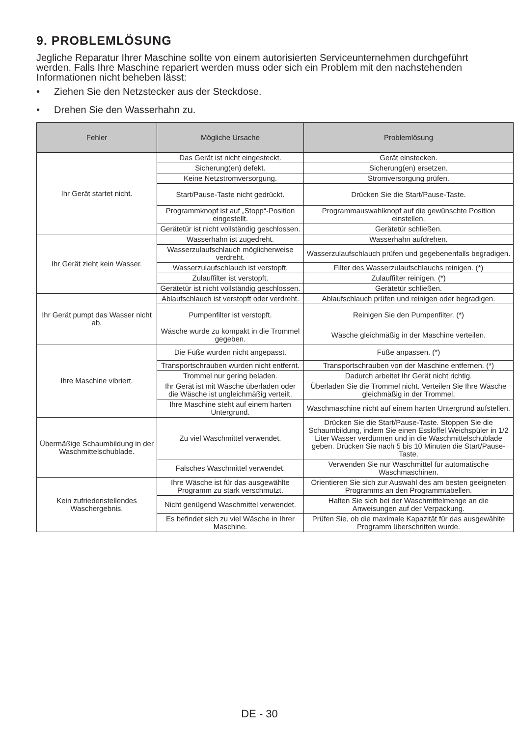9. PROBLEMLÖSUNG
Jegliche Reparatur Ihrer Maschine sollte von einem autorisierten Serviceunternehmen durchgeführt werden. Falls Ihre Maschine repariert werden muss oder sich ein Problem mit den nachstehenden Informationen nicht beheben lässt:
• Ziehen Sie den Netzstecker aus der Steckdose.
• Drehen Sie den Wasserhahn zu.
| Fehler | Mögliche Ursache | Problemlösung |
| --- | --- | --- |
| Ihr Gerät startet nicht. | Das Gerät ist nicht eingesteckt. | Gerät einstecken. |
| | Sicherung(en) defekt. | Sicherung(en) ersetzen. |
| | Keine Netzstromversorgung. | Stromversorgung prüfen. |
| | Start/Pause-Taste nicht gedrückt. | Drücken Sie die Start/Pause-Taste. |
| | Programmknopf ist auf „Stopp“-Position eingestellt. | Programmauswahlknopf auf die gewünschte Position einstellen. |
| | Gerätetür ist nicht vollständig geschlossen. | Gerätetür schließen. |
| Ihr Gerät zieht kein Wasser. | Wasserhahn ist zugedreht. | Wasserhahn aufdrehen. |
| | Wasserzulaufschlauch möglicherweise verdreht. | Wasserzulaufschlauch prüfen und gegebenenfalls begradigen. |
| | Wasserzulaufschlauch ist verstopft. | Filter des Wasserzulaufschlauchs reinigen. (*) |
| | Zulauffilter ist verstopft. | Zulauffilter reinigen. (*) |
| | Gerätetür ist nicht vollständig geschlossen. | Gerätetür schließen. |
| Ihr Gerät pumpt das Wasser nicht ab. | Ablaufschlauch ist verstopft oder verdreht. | Ablaufschlauch prüfen und reinigen oder begradigen. |
| | Pumpenfilter ist verstopft. | Reinigen Sie den Pumpenfilter. (*) |
| | Wäsche wurde zu kompakt in die Trommel gegeben. | Wäsche gleichmäßig in der Maschine verteilen. |
| Ihre Maschine vibriert. | Die Füße wurden nicht angepasst. | Füße anpassen. (*) |
| | Transportschrauben wurden nicht entfernt. | Transportschrauben von der Maschine entfernen. (*) |
| | Trommel nur gering beladen. | Dadurch arbeitet Ihr Gerät nicht richtig. |
| | Ihr Gerät ist mit Wäsche überladen oder die Wäsche ist ungleichmäßig verteilt. | Überladen Sie die Trommel nicht. Verteilen Sie Ihre Wäsche gleichmäßig in der Trommel. |
| | Ihre Maschine steht auf einem harten Untergrund. | Waschmaschine nicht auf einem harten Untergrund aufstellen. |
| Übermäßige Schaumbildung in der Waschmittelschublade. | Zu viel Waschmittel verwendet. | Drücken Sie die Start/Pause-Taste. Stoppen Sie die Schaumbildung, indem Sie einen Esslöffel Weichspüler in 1/2 Liter Wasser verdünnen und in die Waschmittelschublade geben. Drücken Sie nach 5 bis 10 Minuten die Start/Pause-Taste. |
| | Falsches Waschmittel verwendet. | Verwenden Sie nur Waschmittel für automatische Waschmaschinen. |
| Kein zufriedenstellendes Waschergebnis. | Ihre Wäsche ist für das ausgewählte Programm zu stark verschmutzt. | Orientieren Sie sich zur Auswahl des am besten geeigneten Programms an den Programmtabellen. |
| | Nicht genügend Waschmittel verwendet. | Halten Sie sich bei der Waschmittelmenge an die Anweisungen auf der Verpackung. |
| | Es befindet sich zu viel Wäsche in Ihrer Maschine. | Prüfen Sie, ob die maximale Kapazität für das ausgewählte Programm überschritten wurde. |
DE - 30